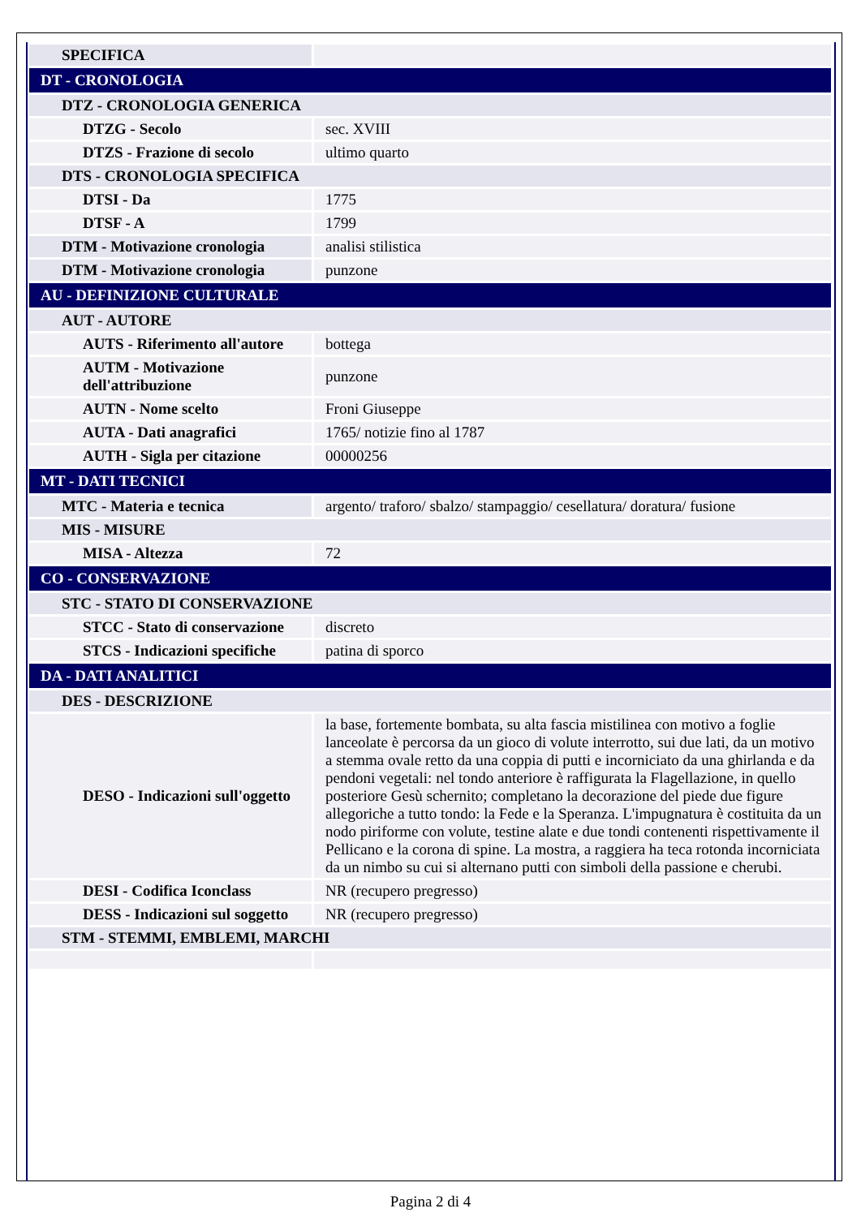| SPECIFICA | |
| DT - CRONOLOGIA | |
| DTZ - CRONOLOGIA GENERICA | |
| DTZG - Secolo | sec. XVIII |
| DTZS - Frazione di secolo | ultimo quarto |
| DTS - CRONOLOGIA SPECIFICA | |
| DTSI - Da | 1775 |
| DTSF - A | 1799 |
| DTM - Motivazione cronologia | analisi stilistica |
| DTM - Motivazione cronologia | punzone |
| AU - DEFINIZIONE CULTURALE | |
| AUT - AUTORE | |
| AUTS - Riferimento all'autore | bottega |
| AUTM - Motivazione dell'attribuzione | punzone |
| AUTN - Nome scelto | Froni Giuseppe |
| AUTA - Dati anagrafici | 1765/ notizie fino al 1787 |
| AUTH - Sigla per citazione | 00000256 |
| MT - DATI TECNICI | |
| MTC - Materia e tecnica | argento/ traforo/ sbalzo/ stampaggio/ cesellatura/ doratura/ fusione |
| MIS - MISURE | |
| MISA - Altezza | 72 |
| CO - CONSERVAZIONE | |
| STC - STATO DI CONSERVAZIONE | |
| STCC - Stato di conservazione | discreto |
| STCS - Indicazioni specifiche | patina di sporco |
| DA - DATI ANALITICI | |
| DES - DESCRIZIONE | |
| DESO - Indicazioni sull'oggetto | la base, fortemente bombata, su alta fascia mistilinea con motivo a foglie lanceolate è percorsa da un gioco di volute interrotto, sui due lati, da un motivo a stemma ovale retto da una coppia di putti e incorniciato da una ghirlanda e da pendoni vegetali: nel tondo anteriore è raffigurata la Flagellazione, in quello posteriore Gesù schernito; completano la decorazione del piede due figure allegoriche a tutto tondo: la Fede e la Speranza. L'impugnatura è costituita da un nodo piriforme con volute, testine alate e due tondi contenenti rispettivamente il Pellicano e la corona di spine. La mostra, a raggiera ha teca rotonda incorniciata da un nimbo su cui si alternano putti con simboli della passione e cherubi. |
| DESI - Codifica Iconclass | NR (recupero pregresso) |
| DESS - Indicazioni sul soggetto | NR (recupero pregresso) |
| STM - STEMMI, EMBLEMI, MARCHI | |
Pagina 2 di 4